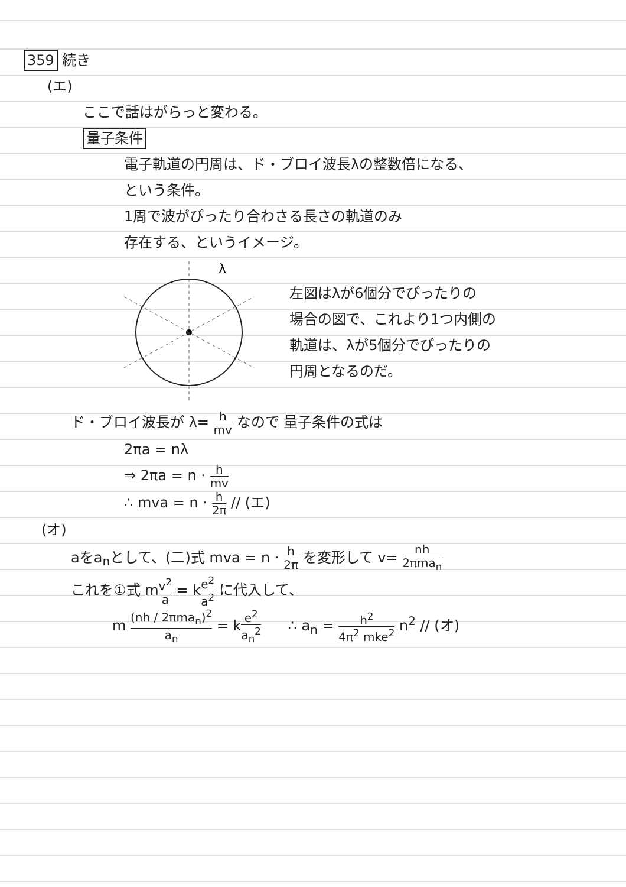359 続き
(エ)
ここで話はがらっと変わる。
量子条件
電子軌道の円周は、ド・ブロイ波長λの整数倍になる、
という条件。
1周で波がぴったり合わさる長さの軌道のみ
存在する、というイメージ。
λ
左図はλが6個分でぴったりの
場合の図で、これより1つ内側の
軌道は、λが5個分でぴったりの
円周となるのだ。
ド・ブロイ波長が λ= h mv なので 量子条件の式は
2πa = nλ
⇒ 2πa = n · h mv
∴ mva = n · h 2π // (エ)
(オ)
aをa<sub>n</sub>として、(二)式 mva = n · h 2π を変形して v= nh 2πma<sub>n</sub>
これを①式 mv<sup>2</sup> a = ke<sup>2</sup> a<sup>2</sup> に代入して、
m (nh / 2πma<sub>n</sub>)<sup>2</sup> a<sub>n</sub> = ke<sup>2</sup> a<sub>n</sub><sup>2</sup> ∴ a<sub>n</sub> = h<sup>2</sup> 4π<sup>2</sup> mke<sup>2</sup> n<sup>2</sup> // (オ)